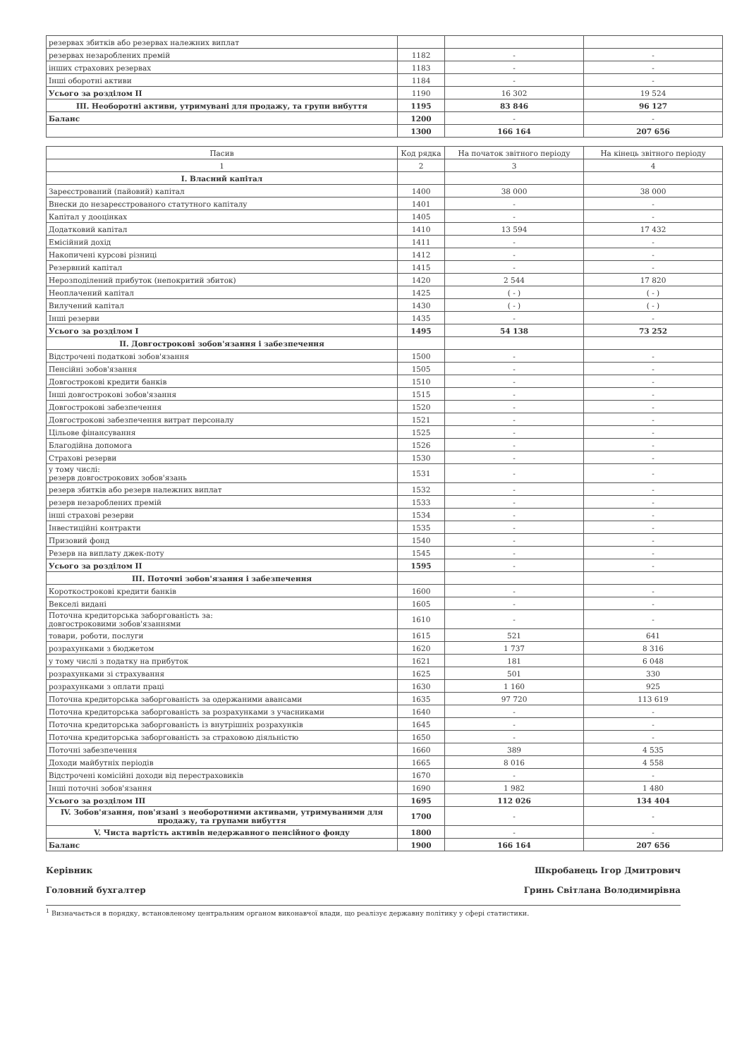| резервах збитків або резервах належних виплат | | | |
| резервах незароблених премій | 1182 | - | - |
| інших страхових резервах | 1183 | - | - |
| Інші оборотні активи | 1184 | - | - |
| Усього за розділом II | 1190 | 16 302 | 19 524 |
| III. Необоротні активи, утримувані для продажу, та групи вибуття | 1195 | 83 846 | 96 127 |
| Баланс | 1200 | - | - |
| | 1300 | 166 164 | 207 656 |
| Пасив | Код рядка | На початок звітного періоду | На кінець звітного періоду |
| --- | --- | --- | --- |
| 1 | 2 | 3 | 4 |
| I. Власний капітал | | | |
| Зареєстрований (пайовий) капітал | 1400 | 38 000 | 38 000 |
| Внески до незареєстрованого статутного капіталу | 1401 | - | - |
| Капітал у дооцінках | 1405 | - | - |
| Додатковий капітал | 1410 | 13 594 | 17 432 |
| Емісійний дохід | 1411 | - | - |
| Накопичені курсові різниці | 1412 | - | - |
| Резервний капітал | 1415 | - | - |
| Нерозподілений прибуток (непокритий збиток) | 1420 | 2 544 | 17 820 |
| Неоплачений капітал | 1425 | ( - ) | ( - ) |
| Вилучений капітал | 1430 | ( - ) | ( - ) |
| Інші резерви | 1435 | - | - |
| Усього за розділом I | 1495 | 54 138 | 73 252 |
| II. Довгострокові зобов'язання і забезпечення | | | |
| Відстрочені податкові зобов'язання | 1500 | - | - |
| Пенсійні зобов'язання | 1505 | - | - |
| Довгострокові кредити банків | 1510 | - | - |
| Інші довгострокові зобов'язання | 1515 | - | - |
| Довгострокові забезпечення | 1520 | - | - |
| Довгострокові забезпечення витрат персоналу | 1521 | - | - |
| Цільове фінансування | 1525 | - | - |
| Благодійна допомога | 1526 | - | - |
| Страхові резерви | 1530 | - | - |
| у тому числі: резерв довгострокових зобов'язань | 1531 | - | - |
| резерв збитків або резерв належних виплат | 1532 | - | - |
| резерв незароблених премій | 1533 | - | - |
| інші страхові резерви | 1534 | - | - |
| Інвестиційні контракти | 1535 | - | - |
| Призовий фонд | 1540 | - | - |
| Резерв на виплату джек-поту | 1545 | - | - |
| Усього за розділом II | 1595 | - | - |
| III. Поточні зобов'язання і забезпечення | | | |
| Короткострокові кредити банків | 1600 | - | - |
| Векселі видані | 1605 | - | - |
| Поточна кредиторська заборгованість за: довгостроковими зобов'язаннями | 1610 | - | - |
| товари, роботи, послуги | 1615 | 521 | 641 |
| розрахунками з бюджетом | 1620 | 1 737 | 8 316 |
| у тому числі з податку на прибуток | 1621 | 181 | 6 048 |
| розрахунками зі страхування | 1625 | 501 | 330 |
| розрахунками з оплати праці | 1630 | 1 160 | 925 |
| Поточна кредиторська заборгованість за одержаними авансами | 1635 | 97 720 | 113 619 |
| Поточна кредиторська заборгованість за розрахунками з учасниками | 1640 | - | - |
| Поточна кредиторська заборгованість із внутрішніх розрахунків | 1645 | - | - |
| Поточна кредиторська заборгованість за страховою діяльністю | 1650 | - | - |
| Поточні забезпечення | 1660 | 389 | 4 535 |
| Доходи майбутніх періодів | 1665 | 8 016 | 4 558 |
| Відстрочені комісійні доходи від перестраховиків | 1670 | - | - |
| Інші поточні зобов'язання | 1690 | 1 982 | 1 480 |
| Усього за розділом III | 1695 | 112 026 | 134 404 |
| IV. Зобов'язання, пов'язані з необоротними активами, утримуваними для продажу, та групами вибуття | 1700 | - | - |
| V. Чиста вартість активів недержавного пенсійного фонду | 1800 | - | - |
| Баланс | 1900 | 166 164 | 207 656 |
Керівник Шкробанець Ігор Дмитрович
Головний бухгалтер Гринь Світлана Володимирівна
<sup>1</sup> Визначається в порядку, встановленому центральним органом виконавчої влади, що реалізує державну політику у сфері статистики.